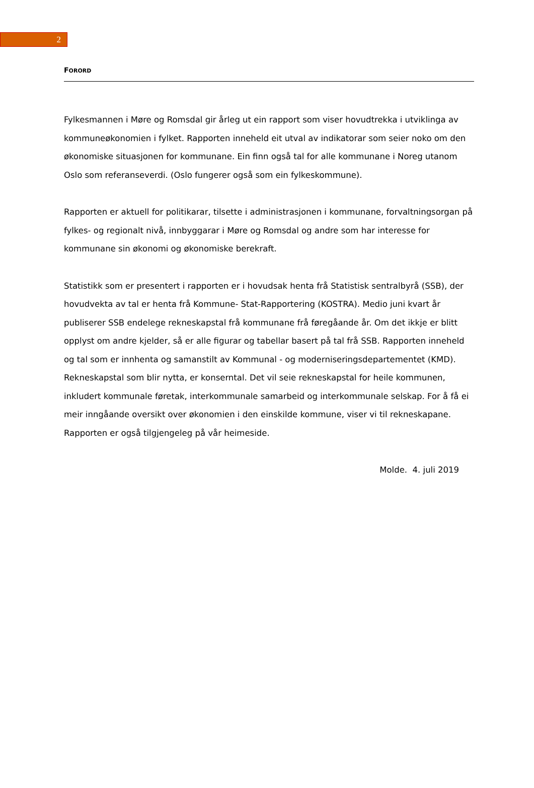2
FORORD
Fylkesmannen i Møre og Romsdal gir årleg ut ein rapport som viser hovudtrekka i utviklinga av kommuneøkonomien i fylket. Rapporten inneheld eit utval av indikatorar som seier noko om den økonomiske situasjonen for kommunane. Ein finn også tal for alle kommunane i Noreg utanom Oslo som referanseverdi. (Oslo fungerer også som ein fylkeskommune).
Rapporten er aktuell for politikarar, tilsette i administrasjonen i kommunane, forvaltningsorgan på fylkes- og regionalt nivå, innbyggarar i Møre og Romsdal og andre som har interesse for kommunane sin økonomi og økonomiske berekraft.
Statistikk som er presentert i rapporten er i hovudsak henta frå Statistisk sentralbyrå (SSB), der hovudvekta av tal er henta frå Kommune- Stat-Rapportering (KOSTRA). Medio juni kvart år publiserer SSB endelege rekneskapstal frå kommunane frå føregåande år. Om det ikkje er blitt opplyst om andre kjelder, så er alle figurar og tabellar basert på tal frå SSB. Rapporten inneheld og tal som er innhenta og samanstilt av Kommunal - og moderniseringsdepartementet (KMD). Rekneskapstal som blir nytta, er konserntal. Det vil seie rekneskapstal for heile kommunen, inkludert kommunale føretak, interkommunale samarbeid og interkommunale selskap. For å få ei meir inngåande oversikt over økonomien i den einskilde kommune, viser vi til rekneskapane. Rapporten er også tilgjengeleg på vår heimeside.
Molde. 4. juli 2019